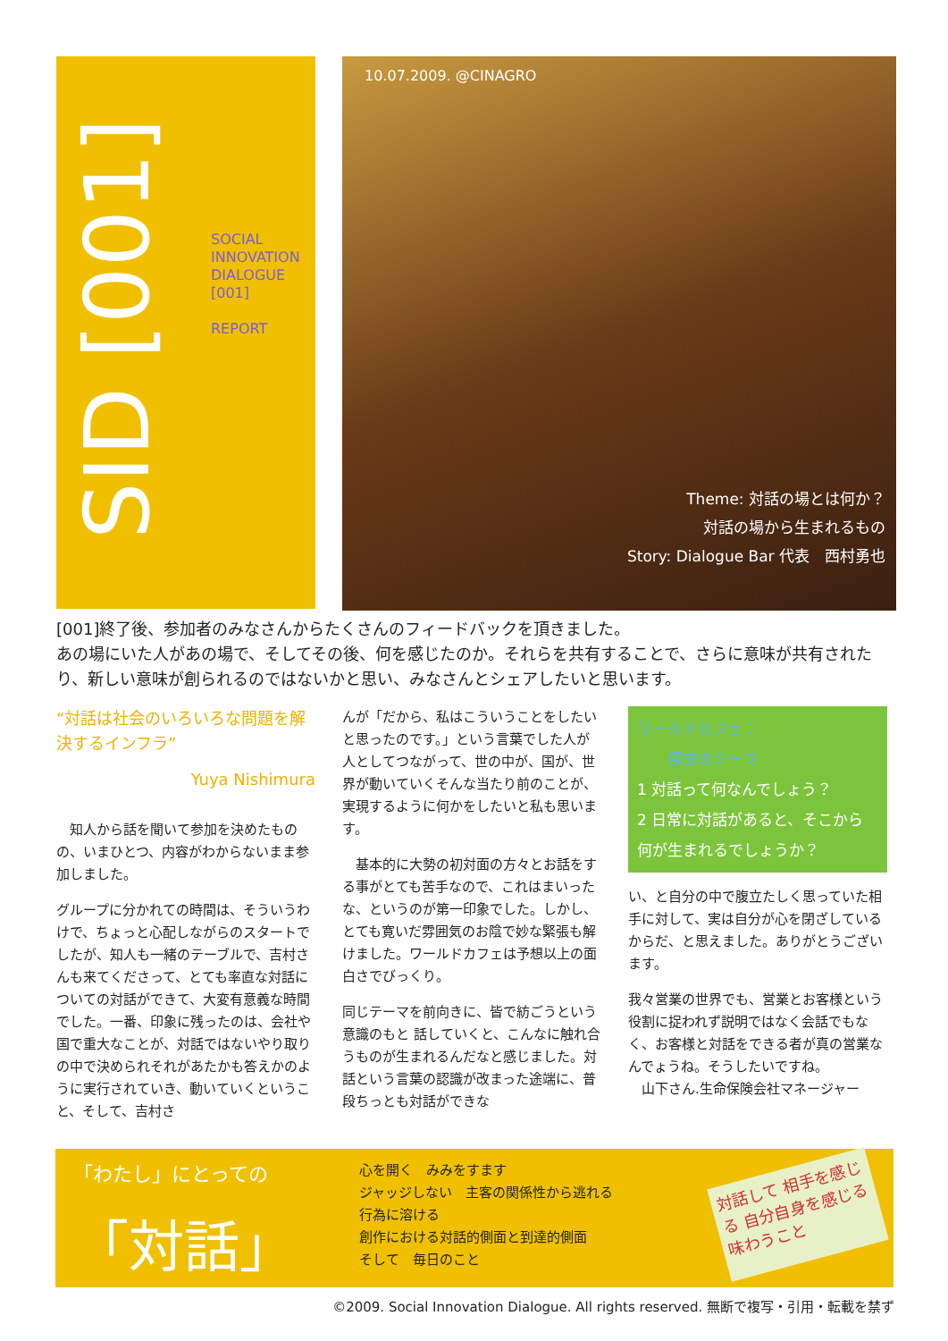SID [001]
SOCIAL
INNOVATION
DIALOGUE
[001]
REPORT
10.07.2009. @CINAGRO
Theme: 対話の場とは何か？
対話の場から生まれるもの
Story: Dialogue Bar 代表　西村勇也
[001]終了後、参加者のみなさんからたくさんのフィードバックを頂きました。
あの場にいた人があの場で、そしてその後、何を感じたのか。それらを共有することで、さらに意味が共有されたり、新しい意味が創られるのではないかと思い、みなさんとシェアしたいと思います。
“対話は社会のいろいろな問題を解決するインフラ”
Yuya Nishimura
　知人から話を聞いて参加を決めたものの、いまひとつ、内容がわからないまま参加しました。
グループに分かれての時間は、そういうわけで、ちょっと心配しながらのスタートでしたが、知人も一緒のテーブルで、吉村さんも来てくださって、とても率直な対話についての対話ができて、大変有意義な時間でした。一番、印象に残ったのは、会社や国で重大なことが、対話ではないやり取りの中で決められそれがあたかも答えかのように実行されていき、動いていくということ、そして、吉村さ
んが「だから、私はこういうことをしたいと思ったのです。」という言葉でした人が人としてつながって、世の中が、国が、世界が動いていくそんな当たり前のことが、実現するように何かをしたいと私も思います。
　基本的に大勢の初対面の方々とお話をする事がとても苦手なので、これはまいったな、というのが第一印象でした。しかし、とても寛いだ雰囲気のお陰で妙な緊張も解けました。ワールドカフェは予想以上の面白さでびっくり。
同じテーマを前向きに、皆で紡ごうという意識のもと 話していくと、こんなに触れ合うものが生まれるんだなと感じました。対話という言葉の認識が改まった途端に、普段ちっとも対話ができな
ワールドカフェ：
　　探求のテーマ
1 対話って何なんでしょう？
2 日常に対話があると、そこから何が生まれるでしょうか？
い、と自分の中で腹立たしく思っていた相手に対して、実は自分が心を閉ざしているからだ、と思えました。ありがとうございます。
我々営業の世界でも、営業とお客様という役割に捉われず説明ではなく会話でもなく、お客様と対話をできる者が真の営業なんでょうね。そうしたいですね。
　山下さん.生命保険会社マネージャー
「わたし」にとっての
「対話」
心を開く　みみをすます
ジャッジしない　主客の関係性から逃れる
行為に溶ける
創作における対話的側面と到達的側面
そして　毎日のこと
対話して 相手を感じる 自分自身を感じる 味わうこと
©2009. Social Innovation Dialogue. All rights reserved. 無断で複写・引用・転載を禁ず